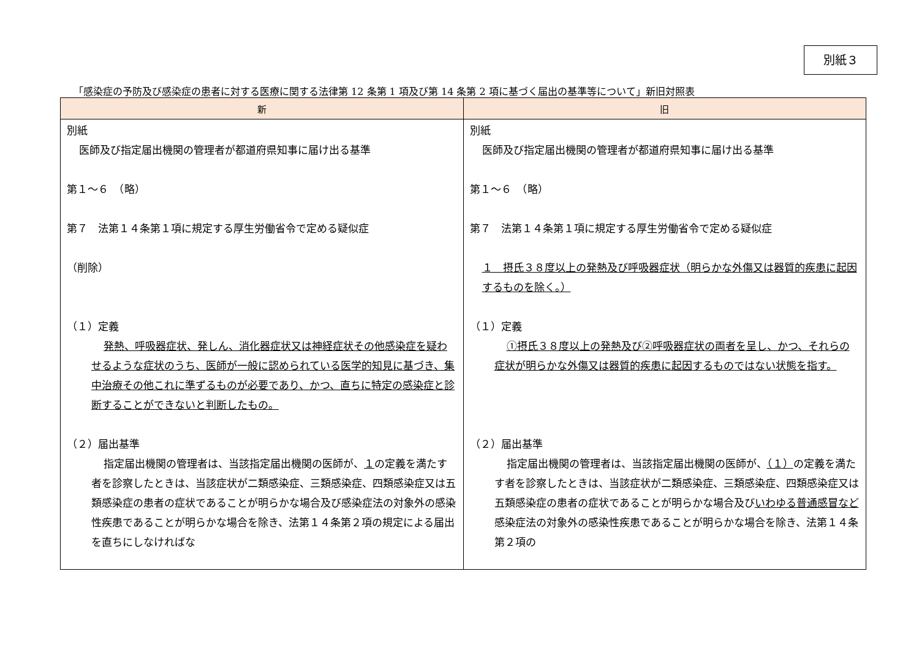別紙３
「感染症の予防及び感染症の患者に対する医療に関する法律第 12 条第 1 項及び第 14 条第 2 項に基づく届出の基準等について」新旧対照表
| 新 | 旧 |
| --- | --- |
| 別紙 医師及び指定届出機関の管理者が都道府県知事に届け出る基準 第１～６ （略） 第７ 法第１４条第１項に規定する厚生労働省令で定める疑似症 （削除） （１）定義 発熱、呼吸器症状、発しん、消化器症状又は神経症状その他感染症を疑わせるような症状のうち、医師が一般に認められている医学的知見に基づき、集中治療その他これに準ずるものが必要であり、かつ、直ちに特定の感染症と診断することができないと判断したもの。 （２）届出基準 指定届出機関の管理者は、当該指定届出機関の医師が、 １ の定義を満たす者を診察したときは、当該症状が二類感染症、三類感染症、四類感染症又は五類感染症の患者の症状であることが明らかな場合及び感染症法の対象外の感染性疾患であることが明らかな場合を除き、法第１４条第２項の規定による届出を直ちにしなければな | 別紙 医師及び指定届出機関の管理者が都道府県知事に届け出る基準 第１～６ （略） 第７ 法第１４条第１項に規定する厚生労働省令で定める疑似症 １ 摂氏３８度以上の発熱及び呼吸器症状（明らかな外傷又は器質的疾患に起因するものを除く。） （１）定義 ①摂氏３８度以上の発熱及び②呼吸器症状の両者を呈し、かつ、それらの症状が明らかな外傷又は器質的疾患に起因するものではない状態を指す。 （２）届出基準 指定届出機関の管理者は、当該指定届出機関の医師が、 （１） の定義を満たす者を診察したときは、当該症状が二類感染症、三類感染症、四類感染症又は五類感染症の患者の症状であることが明らかな場合及び いわゆる普通感冒など 感染症法の対象外の感染性疾患であることが明らかな場合を除き、法第１４条第２項の |